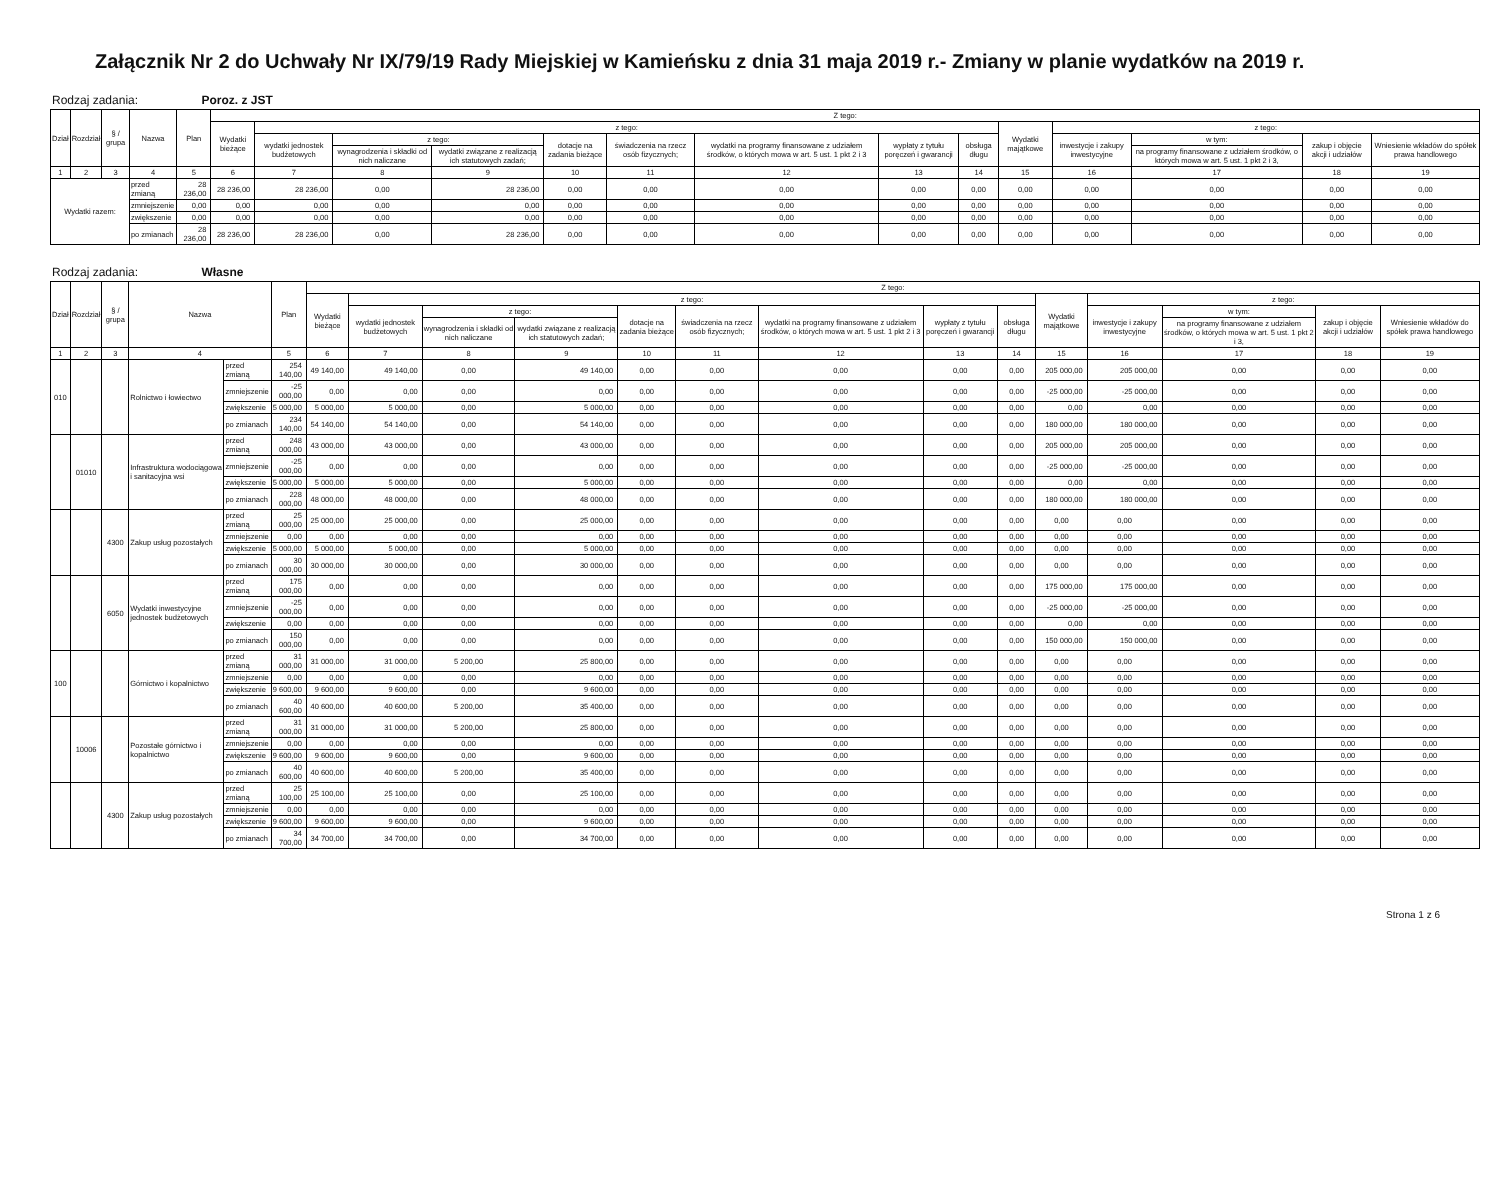Załącznik Nr 2 do Uchwały Nr IX/79/19 Rady Miejskiej w Kamieńsku z dnia 31 maja 2019 r.- Zmiany w planie wydatków na 2019 r.
Rodzaj zadania: Poroz. z JST
| Dział | Rozdział | § / grupa | Nazwa | | Plan | Z tego: | | | | | | | | | | | | | |
| --- | --- | --- | --- | --- | --- | --- | --- | --- | --- | --- | --- | --- | --- | --- | --- | --- | --- | --- | --- |
| | | | | | | Wydatki bieżące | z tego: | | | | | | | | Wydatki majątkowe | z tego: | | | |
| | | | | | | | wydatki jednostek budżetowych | z tego: | | dotacje na zadania bieżące | świadczenia na rzecz osób fizycznych; | wydatki na programy finansowane z udziałem środków, o których mowa w art. 5 ust. 1 pkt 2 i 3 | wypłaty z tytułu poręczeń i gwarancji | obsługa długu | | inwestycje i zakupy inwestycyjne | w tym: | zakup i objęcie akcji i udziałów | Wniesienie wkładów do spółek prawa handlowego |
| | | | | | | | | wynagrodzenia i składki od nich naliczane | wydatki związane z realizacją ich statutowych zadań; | | | | | | | | na programy finansowane z udziałem środków, o których mowa w art. 5 ust. 1 pkt 2 i 3, | | |
| 1 | 2 | 3 | 4 | | 5 | 6 | 7 | 8 | 9 | 10 | 11 | 12 | 13 | 14 | 15 | 16 | 17 | 18 | 19 |
| Wydatki razem: | | | | przed zmianą | 28 236,00 | 28 236,00 | 28 236,00 | 0,00 | 28 236,00 | 0,00 | 0,00 | 0,00 | 0,00 | 0,00 | 0,00 | 0,00 | 0,00 | 0,00 | 0,00 |
| | | | | zmniejszenie | 0,00 | 0,00 | 0,00 | 0,00 | 0,00 | 0,00 | 0,00 | 0,00 | 0,00 | 0,00 | 0,00 | 0,00 | 0,00 | 0,00 | 0,00 |
| | | | | zwiększenie | 0,00 | 0,00 | 0,00 | 0,00 | 0,00 | 0,00 | 0,00 | 0,00 | 0,00 | 0,00 | 0,00 | 0,00 | 0,00 | 0,00 | 0,00 |
| | | | | po zmianach | 28 236,00 | 28 236,00 | 28 236,00 | 0,00 | 28 236,00 | 0,00 | 0,00 | 0,00 | 0,00 | 0,00 | 0,00 | 0,00 | 0,00 | 0,00 | 0,00 |
Rodzaj zadania: Własne
| Dział | Rozdział | § / grupa | Nazwa | | Plan | Z tego: | | | | | | | | | | | | | |
| --- | --- | --- | --- | --- | --- | --- | --- | --- | --- | --- | --- | --- | --- | --- | --- | --- | --- | --- | --- |
| | | | | | | Wydatki bieżące | z tego: | | | | | | | | Wydatki majątkowe | z tego: | | | |
| | | | | | | | wydatki jednostek budżetowych | z tego: | | dotacje na zadania bieżące | świadczenia na rzecz osób fizycznych; | wydatki na programy finansowane z udziałem środków, o których mowa w art. 5 ust. 1 pkt 2 i 3 | wypłaty z tytułu poręczeń i gwarancji | obsługa długu | | inwestycje i zakupy inwestycyjne | w tym: | zakup i objęcie akcji i udziałów | Wniesienie wkładów do spółek prawa handlowego |
| | | | | | | | | wynagrodzenia i składki od nich naliczane | wydatki związane z realizacją ich statutowych zadań; | | | | | | | | na programy finansowane z udziałem środków, o których mowa w art. 5 ust. 1 pkt 2 i 3, | | |
| 1 | 2 | 3 | 4 | | 5 | 6 | 7 | 8 | 9 | 10 | 11 | 12 | 13 | 14 | 15 | 16 | 17 | 18 | 19 |
| 010 | | | Rolnictwo i łowiectwo | przed zmianą | 254 140,00 | 49 140,00 | 49 140,00 | 0,00 | 49 140,00 | 0,00 | 0,00 | 0,00 | 0,00 | 0,00 | 205 000,00 | 205 000,00 | 0,00 | 0,00 | 0,00 |
| | | | | zmniejszenie | -25 000,00 | 0,00 | 0,00 | 0,00 | 0,00 | 0,00 | 0,00 | 0,00 | 0,00 | 0,00 | -25 000,00 | -25 000,00 | 0,00 | 0,00 | 0,00 |
| | | | | zwiększenie | 5 000,00 | 5 000,00 | 5 000,00 | 0,00 | 5 000,00 | 0,00 | 0,00 | 0,00 | 0,00 | 0,00 | 0,00 | 0,00 | 0,00 | 0,00 | 0,00 |
| | | | | po zmianach | 234 140,00 | 54 140,00 | 54 140,00 | 0,00 | 54 140,00 | 0,00 | 0,00 | 0,00 | 0,00 | 0,00 | 180 000,00 | 180 000,00 | 0,00 | 0,00 | 0,00 |
| | 01010 | | Infrastruktura wodociągowa i sanitacyjna wsi | przed zmianą | 248 000,00 | 43 000,00 | 43 000,00 | 0,00 | 43 000,00 | 0,00 | 0,00 | 0,00 | 0,00 | 0,00 | 205 000,00 | 205 000,00 | 0,00 | 0,00 | 0,00 |
| | | | | zmniejszenie | -25 000,00 | 0,00 | 0,00 | 0,00 | 0,00 | 0,00 | 0,00 | 0,00 | 0,00 | 0,00 | -25 000,00 | -25 000,00 | 0,00 | 0,00 | 0,00 |
| | | | | zwiększenie | 5 000,00 | 5 000,00 | 5 000,00 | 0,00 | 5 000,00 | 0,00 | 0,00 | 0,00 | 0,00 | 0,00 | 0,00 | 0,00 | 0,00 | 0,00 | 0,00 |
| | | | | po zmianach | 228 000,00 | 48 000,00 | 48 000,00 | 0,00 | 48 000,00 | 0,00 | 0,00 | 0,00 | 0,00 | 0,00 | 180 000,00 | 180 000,00 | 0,00 | 0,00 | 0,00 |
| | | 4300 | Zakup usług pozostałych | przed zmianą | 25 000,00 | 25 000,00 | 25 000,00 | 0,00 | 25 000,00 | 0,00 | 0,00 | 0,00 | 0,00 | 0,00 | 0,00 | 0,00 | 0,00 | 0,00 | 0,00 |
| | | | | zmniejszenie | 0,00 | 0,00 | 0,00 | 0,00 | 0,00 | 0,00 | 0,00 | 0,00 | 0,00 | 0,00 | 0,00 | 0,00 | 0,00 | 0,00 | 0,00 |
| | | | | zwiększenie | 5 000,00 | 5 000,00 | 5 000,00 | 0,00 | 5 000,00 | 0,00 | 0,00 | 0,00 | 0,00 | 0,00 | 0,00 | 0,00 | 0,00 | 0,00 | 0,00 |
| | | | | po zmianach | 30 000,00 | 30 000,00 | 30 000,00 | 0,00 | 30 000,00 | 0,00 | 0,00 | 0,00 | 0,00 | 0,00 | 0,00 | 0,00 | 0,00 | 0,00 | 0,00 |
| | | 6050 | Wydatki inwestycyjne jednostek budżetowych | przed zmianą | 175 000,00 | 0,00 | 0,00 | 0,00 | 0,00 | 0,00 | 0,00 | 0,00 | 0,00 | 0,00 | 175 000,00 | 175 000,00 | 0,00 | 0,00 | 0,00 |
| | | | | zmniejszenie | -25 000,00 | 0,00 | 0,00 | 0,00 | 0,00 | 0,00 | 0,00 | 0,00 | 0,00 | 0,00 | -25 000,00 | -25 000,00 | 0,00 | 0,00 | 0,00 |
| | | | | zwiększenie | 0,00 | 0,00 | 0,00 | 0,00 | 0,00 | 0,00 | 0,00 | 0,00 | 0,00 | 0,00 | 0,00 | 0,00 | 0,00 | 0,00 | 0,00 |
| | | | | po zmianach | 150 000,00 | 0,00 | 0,00 | 0,00 | 0,00 | 0,00 | 0,00 | 0,00 | 0,00 | 0,00 | 150 000,00 | 150 000,00 | 0,00 | 0,00 | 0,00 |
| 100 | | | Górnictwo i kopalnictwo | przed zmianą | 31 000,00 | 31 000,00 | 31 000,00 | 5 200,00 | 25 800,00 | 0,00 | 0,00 | 0,00 | 0,00 | 0,00 | 0,00 | 0,00 | 0,00 | 0,00 | 0,00 |
| | | | | zmniejszenie | 0,00 | 0,00 | 0,00 | 0,00 | 0,00 | 0,00 | 0,00 | 0,00 | 0,00 | 0,00 | 0,00 | 0,00 | 0,00 | 0,00 | 0,00 |
| | | | | zwiększenie | 9 600,00 | 9 600,00 | 9 600,00 | 0,00 | 9 600,00 | 0,00 | 0,00 | 0,00 | 0,00 | 0,00 | 0,00 | 0,00 | 0,00 | 0,00 | 0,00 |
| | | | | po zmianach | 40 600,00 | 40 600,00 | 40 600,00 | 5 200,00 | 35 400,00 | 0,00 | 0,00 | 0,00 | 0,00 | 0,00 | 0,00 | 0,00 | 0,00 | 0,00 | 0,00 |
| | 10006 | | Pozostałe górnictwo i kopalnictwo | przed zmianą | 31 000,00 | 31 000,00 | 31 000,00 | 5 200,00 | 25 800,00 | 0,00 | 0,00 | 0,00 | 0,00 | 0,00 | 0,00 | 0,00 | 0,00 | 0,00 | 0,00 |
| | | | | zmniejszenie | 0,00 | 0,00 | 0,00 | 0,00 | 0,00 | 0,00 | 0,00 | 0,00 | 0,00 | 0,00 | 0,00 | 0,00 | 0,00 | 0,00 | 0,00 |
| | | | | zwiększenie | 9 600,00 | 9 600,00 | 9 600,00 | 0,00 | 9 600,00 | 0,00 | 0,00 | 0,00 | 0,00 | 0,00 | 0,00 | 0,00 | 0,00 | 0,00 | 0,00 |
| | | | | po zmianach | 40 600,00 | 40 600,00 | 40 600,00 | 5 200,00 | 35 400,00 | 0,00 | 0,00 | 0,00 | 0,00 | 0,00 | 0,00 | 0,00 | 0,00 | 0,00 | 0,00 |
| | | 4300 | Zakup usług pozostałych | przed zmianą | 25 100,00 | 25 100,00 | 25 100,00 | 0,00 | 25 100,00 | 0,00 | 0,00 | 0,00 | 0,00 | 0,00 | 0,00 | 0,00 | 0,00 | 0,00 | 0,00 |
| | | | | zmniejszenie | 0,00 | 0,00 | 0,00 | 0,00 | 0,00 | 0,00 | 0,00 | 0,00 | 0,00 | 0,00 | 0,00 | 0,00 | 0,00 | 0,00 | 0,00 |
| | | | | zwiększenie | 9 600,00 | 9 600,00 | 9 600,00 | 0,00 | 9 600,00 | 0,00 | 0,00 | 0,00 | 0,00 | 0,00 | 0,00 | 0,00 | 0,00 | 0,00 | 0,00 |
| | | | | po zmianach | 34 700,00 | 34 700,00 | 34 700,00 | 0,00 | 34 700,00 | 0,00 | 0,00 | 0,00 | 0,00 | 0,00 | 0,00 | 0,00 | 0,00 | 0,00 | 0,00 |
Strona 1 z 6